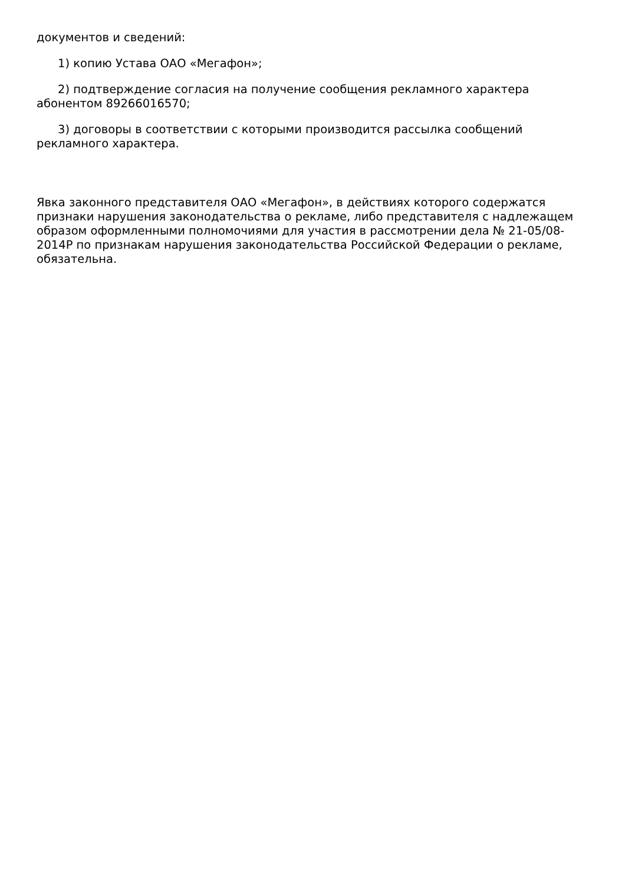документов и сведений:
1) копию Устава ОАО «Мегафон»;
2) подтверждение согласия на получение сообщения рекламного характера абонентом 89266016570;
3) договоры в соответствии с которыми производится рассылка сообщений рекламного характера.
Явка законного представителя ОАО «Мегафон», в действиях которого содержатся признаки нарушения законодательства о рекламе, либо представителя с надлежащем образом оформленными полномочиями для участия в рассмотрении дела № 21-05/08-2014Р по признакам нарушения законодательства Российской Федерации о рекламе, обязательна.